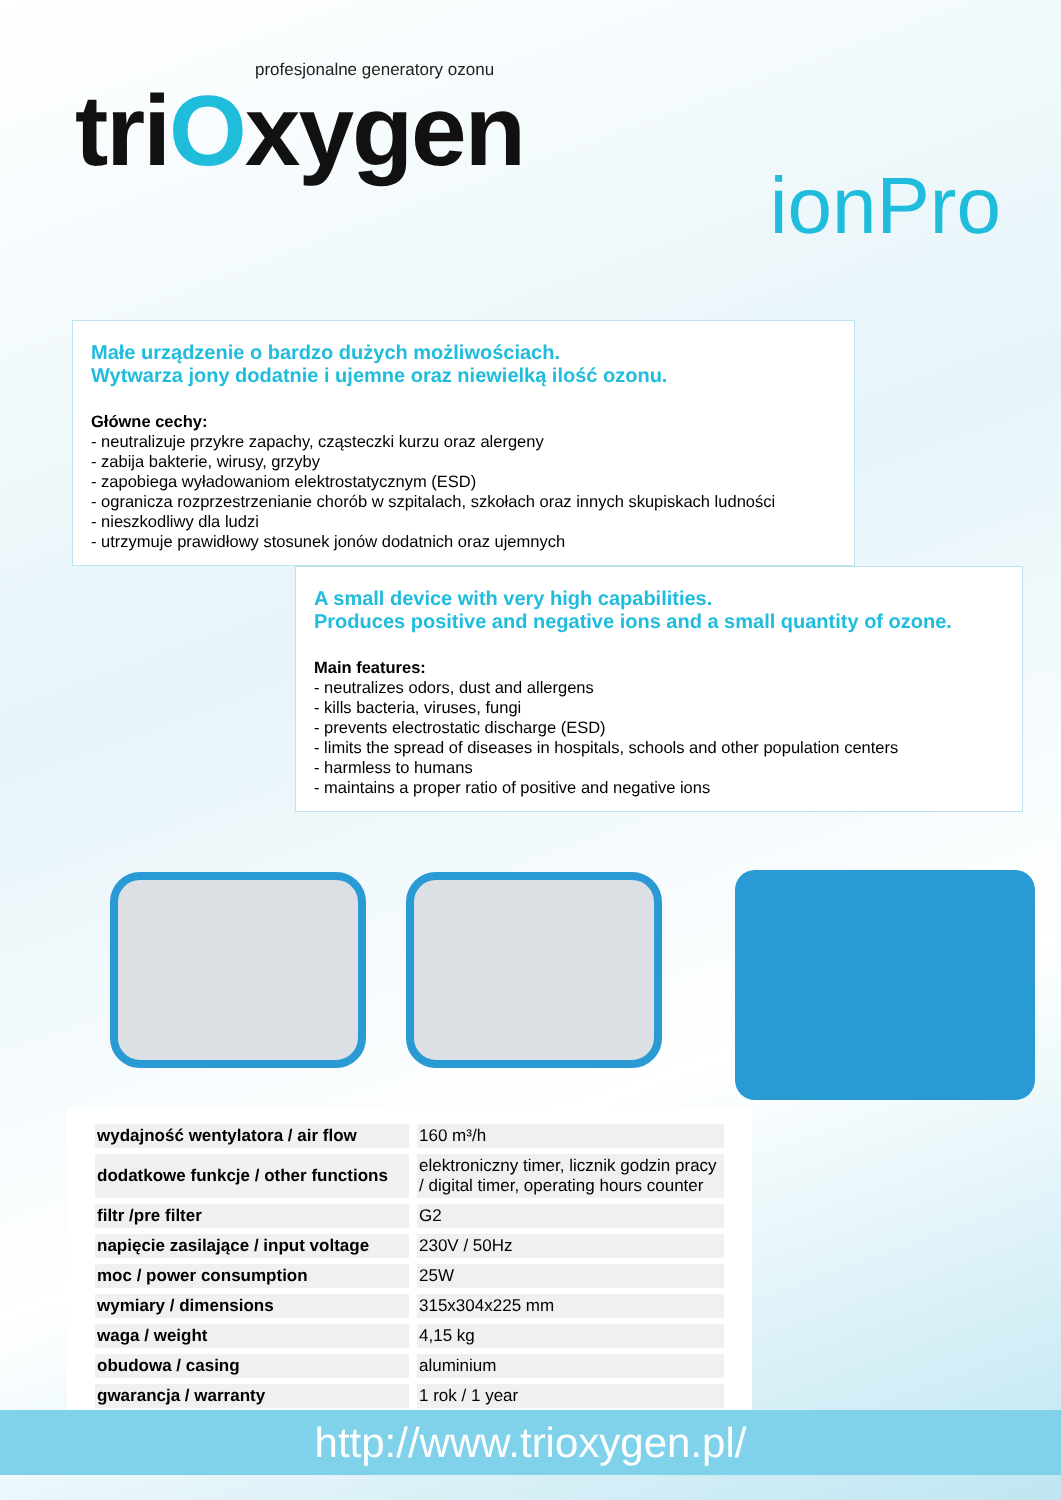profesjonalne generatory ozonu
triOxygen
ionPro
Małe urządzenie o bardzo dużych możliwościach.
Wytwarza jony dodatnie i ujemne oraz niewielką ilość ozonu.
Główne cechy:
- neutralizuje przykre zapachy, cząsteczki kurzu oraz alergeny
- zabija bakterie, wirusy, grzyby
- zapobiega wyładowaniom elektrostatycznym (ESD)
- ogranicza rozprzestrzenianie chorób w szpitalach, szkołach oraz innych skupiskach ludności
- nieszkodliwy dla ludzi
- utrzymuje prawidłowy stosunek jonów dodatnich oraz ujemnych
A small device with very high capabilities.
Produces positive and negative ions and a small quantity of ozone.
Main features:
- neutralizes odors, dust and allergens
- kills bacteria, viruses, fungi
- prevents electrostatic discharge (ESD)
- limits the spread of diseases in hospitals, schools and other population centers
- harmless to humans
- maintains a proper ratio of positive and negative ions
| wydajność wentylatora / air flow | 160 m³/h |
| dodatkowe funkcje / other functions | elektroniczny timer, licznik godzin pracy / digital timer, operating hours counter |
| filtr /pre filter | G2 |
| napięcie zasilające / input voltage | 230V / 50Hz |
| moc / power consumption | 25W |
| wymiary / dimensions | 315x304x225 mm |
| waga / weight | 4,15 kg |
| obudowa / casing | aluminium |
| gwarancja / warranty | 1 rok / 1 year |
http://www.trioxygen.pl/